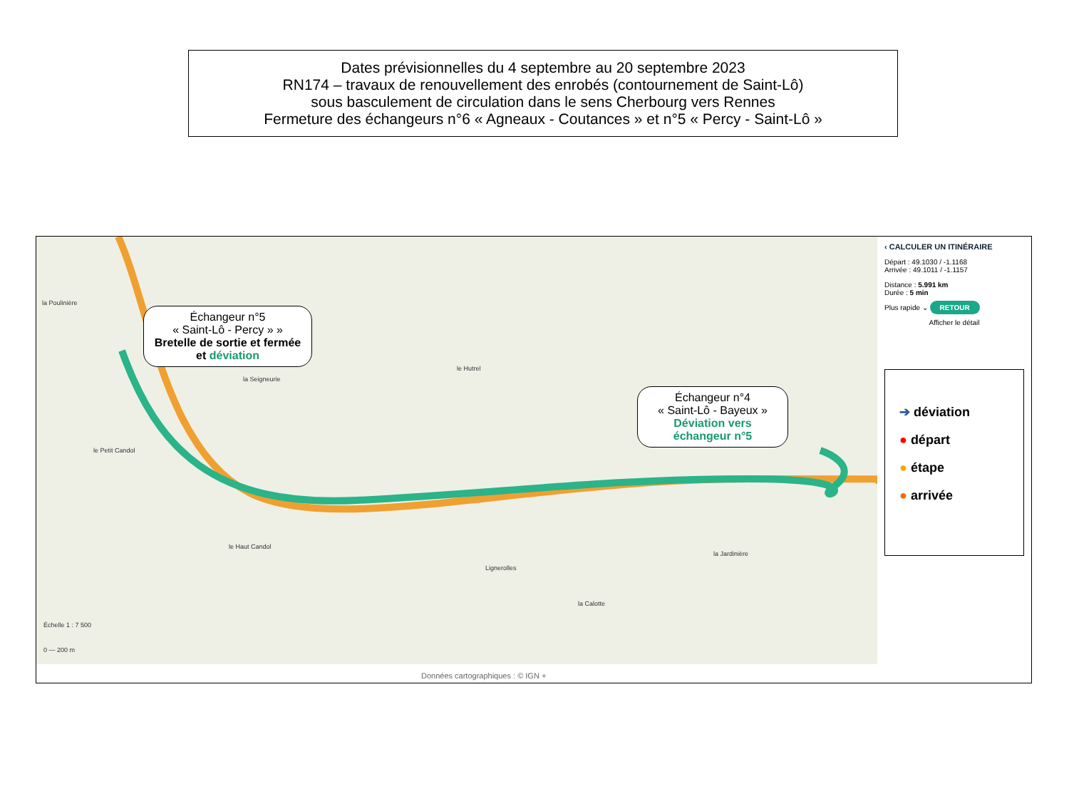Dates prévisionnelles du 4 septembre au 20 septembre 2023
RN174 – travaux de renouvellement des enrobés (contournement de Saint-Lô)
sous basculement de circulation dans le sens Cherbourg vers Rennes
Fermeture des échangeurs n°6 « Agneaux - Coutances » et n°5 « Percy - Saint-Lô »
la Poulinière
le Hutrel
la Seigneurie
le Petit Candol
le Haut Candol
Lignerolles
la Calotte
la Jardinière
Échelle 1 : 7 500
0 — 200 m
Échangeur n°5
« Saint-Lô - Percy » »
Bretelle de sortie et fermée et déviation
Échangeur n°4
« Saint-Lô - Bayeux »
Déviation vers échangeur n°5
‹ CALCULER UN ITINÉRAIRE
Départ : 49.1030 / -1.1168
Arrivée : 49.1011 / -1.1157
Distance : 5.991 km
Durée : 5 min
Plus rapide ⌄ RETOUR
Afficher le détail
➔ déviation
● départ
● étape
● arrivée
Données cartographiques : © IGN +